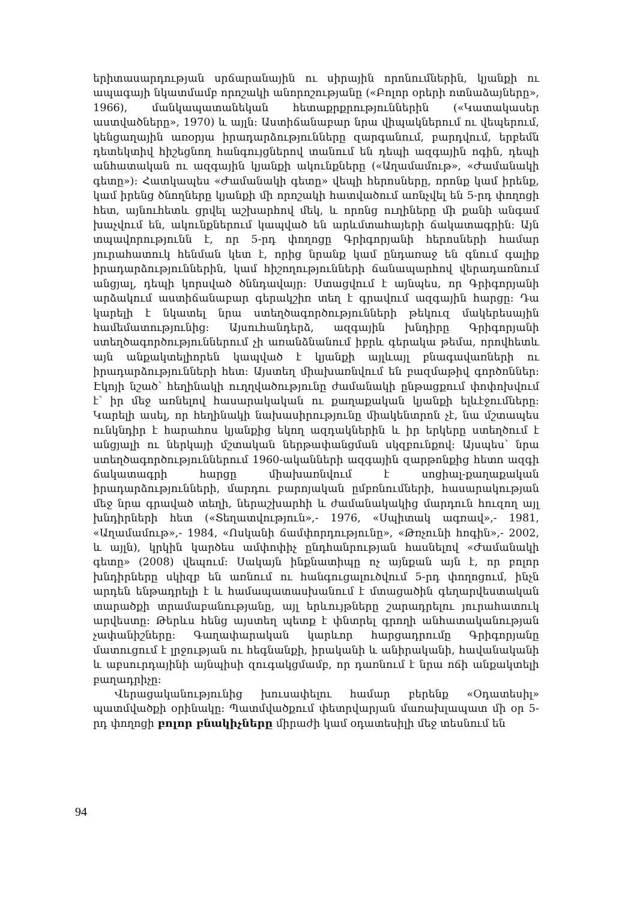երիտասարդության սրճարանային ու սիրային որոնումներին, կյանքի ու ապագայի նկատմամբ որոշակի անորոշությանը («Բոլոր օրերի ոտնաձայները», 1966), մանկապատանեկան հետաքրքրություններին («Կատակասեր աստվածները», 1970) և այլն: Աստիճանաբար նրա վիպակներում ու վեպերում, կենցաղային առօրյա իրադարձությունները զարգանում, բարդվում, երբեմն դետեկտիվ հիշեցնող հանգույցներով տանում են դեպի ազգային ոգին, դեպի անհատական ու ազգային կյանքի ակունքները («Աղամամութ», «Ժամանակի գետը»): Հատկապես «Ժամանակի գետը» վեպի հերոսները, որոնք կամ իրենք, կամ իրենց ծնողները կյանքի մի որոշակի հատվածում առնչվել են 5-րդ փողոցի հետ, այնուհետև ցրվել աշխարհով մեկ, և որոնց ուղիները մի քանի անգամ խաչվում են, ակունքներում կապված են արևմտահայերի ճակատագրին: Այն տպավորությունն է, որ 5-րդ փողոցը Գրիգորյանի հերոսների համար յուրահատուկ հենման կետ է, որից նրանք կամ ընդառաջ են գնում գալիք իրադարձություններին, կամ հիշողությունների ճանապարհով վերադառնում անցյալ, դեպի կորսված ծննդավայր: Ստացվում է այնպես, որ Գրիգորյանի արձակում աստիճանաբար գերակշիռ տեղ է գրավում ազգային հարցը: Դա կարելի է նկատել նրա ստեղծագործությունների թեկուզ մակերեսային համեմատությունից: Այսուհանդերձ, ազգային խնդիրը Գրիգորյանի ստեղծագործություններում չի առանձնանում իբրև գերակա թեմա, որովհետև այն անքակտելիորեն կապված է կյանքի այլևայլ բնագավառների ու իրադարձությունների հետ: Այստեղ միախառնվում են բազմաթիվ գործոններ: Էկոյի նշած՝ հեղինակի ուղղվածությունը ժամանակի ընթացքում փոփոխվում է՝ իր մեջ առնելով հասարակական ու քաղաքական կյանքի ելևէջումները: Կարելի ասել, որ հեղինակի նախասիրությունը միակենտրոն չէ, նա մշտապես ունկնդիր է հարահոս կյանքից եկող ազդակներին և իր երկերը ստեղծում է անցյալի ու ներկայի մշտական ներթափանցման սկզբունքով: Այսպես՝ նրա ստեղծագործություններում 1960-ականների ազգային զարթոնքից հետո ազգի ճակատագրի հարցը միախառնվում է սոցիալ-քաղաքական իրադարձությունների, մարդու բարոյական ըմբռնումների, հասարակության մեջ նրա գրաված տեղի, ներաշխարհի և ժամանակակից մարդուն հուզող այլ խնդիրների հետ («Տեղատվություն»,- 1976, «Սպիտակ ագռավ»,- 1981, «Աղամամութ»,- 1984, «Ոսկանի ճամփորդությունը», «Թռչունի հոգին»,- 2002, և այլն), կրկին կարծես ամփոփիչ ընդհանրության հասնելով «Ժամանակի գետը» (2008) վեպում: Սակայն ինքնատիպը ոչ այնքան այն է, որ բոլոր խնդիրները սկիզբ են առնում ու հանգուցալուծվում 5-րդ փողոցում, ինչն արդեն ենթադրելի է և համապատասխանում է մտացածին գեղարվեստական տարածքի տրամաբանությանը, այլ երևույթները շարադրելու յուրահատուկ արվեստը: Թերևս հենց այստեղ պետք է փնտրել գրողի անհատականության չափանիշները: Գաղափարական կարևոր հարցադրումը Գրիգորյանը մատուցում է լրջության ու հեգնանքի, իրականի և անիրականի, հավանականի և աբսուրդայինի այնպիսի զուգակցմամբ, որ դառնում է նրա ոճի անքակտելի բաղադրիչը:
Վերացականությունից խուսափելու համար բերենք «Օդատեսիլ» պատմվածքի օրինակը: Պատմվածքում փետրվարյան մառախլապատ մի օր 5-րդ փողոցի բոլոր բնակիչները միրաժի կամ օդատեսիլի մեջ տեսնում են
94